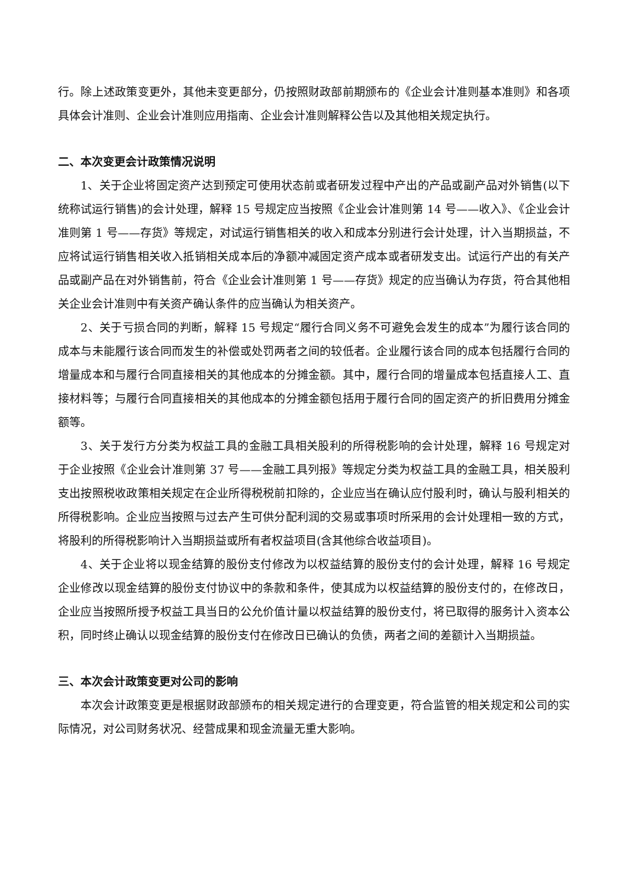行。除上述政策变更外，其他未变更部分，仍按照财政部前期颁布的《企业会计准则基本准则》和各项具体会计准则、企业会计准则应用指南、企业会计准则解释公告以及其他相关规定执行。
二、本次变更会计政策情况说明
1、关于企业将固定资产达到预定可使用状态前或者研发过程中产出的产品或副产品对外销售(以下统称试运行销售)的会计处理，解释 15 号规定应当按照《企业会计准则第 14 号——收入》、《企业会计准则第 1 号——存货》等规定，对试运行销售相关的收入和成本分别进行会计处理，计入当期损益，不应将试运行销售相关收入抵销相关成本后的净额冲减固定资产成本或者研发支出。试运行产出的有关产品或副产品在对外销售前，符合《企业会计准则第 1 号——存货》规定的应当确认为存货，符合其他相关企业会计准则中有关资产确认条件的应当确认为相关资产。
2、关于亏损合同的判断，解释 15 号规定“履行合同义务不可避免会发生的成本”为履行该合同的成本与未能履行该合同而发生的补偿或处罚两者之间的较低者。企业履行该合同的成本包括履行合同的增量成本和与履行合同直接相关的其他成本的分摊金额。其中，履行合同的增量成本包括直接人工、直接材料等；与履行合同直接相关的其他成本的分摊金额包括用于履行合同的固定资产的折旧费用分摊金额等。
3、关于发行方分类为权益工具的金融工具相关股利的所得税影响的会计处理，解释 16 号规定对于企业按照《企业会计准则第 37 号——金融工具列报》等规定分类为权益工具的金融工具，相关股利支出按照税收政策相关规定在企业所得税税前扣除的，企业应当在确认应付股利时，确认与股利相关的所得税影响。企业应当按照与过去产生可供分配利润的交易或事项时所采用的会计处理相一致的方式，将股利的所得税影响计入当期损益或所有者权益项目(含其他综合收益项目)。
4、关于企业将以现金结算的股份支付修改为以权益结算的股份支付的会计处理，解释 16 号规定企业修改以现金结算的股份支付协议中的条款和条件，使其成为以权益结算的股份支付的，在修改日，企业应当按照所授予权益工具当日的公允价值计量以权益结算的股份支付，将已取得的服务计入资本公积，同时终止确认以现金结算的股份支付在修改日已确认的负债，两者之间的差额计入当期损益。
三、本次会计政策变更对公司的影响
本次会计政策变更是根据财政部颁布的相关规定进行的合理变更，符合监管的相关规定和公司的实际情况，对公司财务状况、经营成果和现金流量无重大影响。